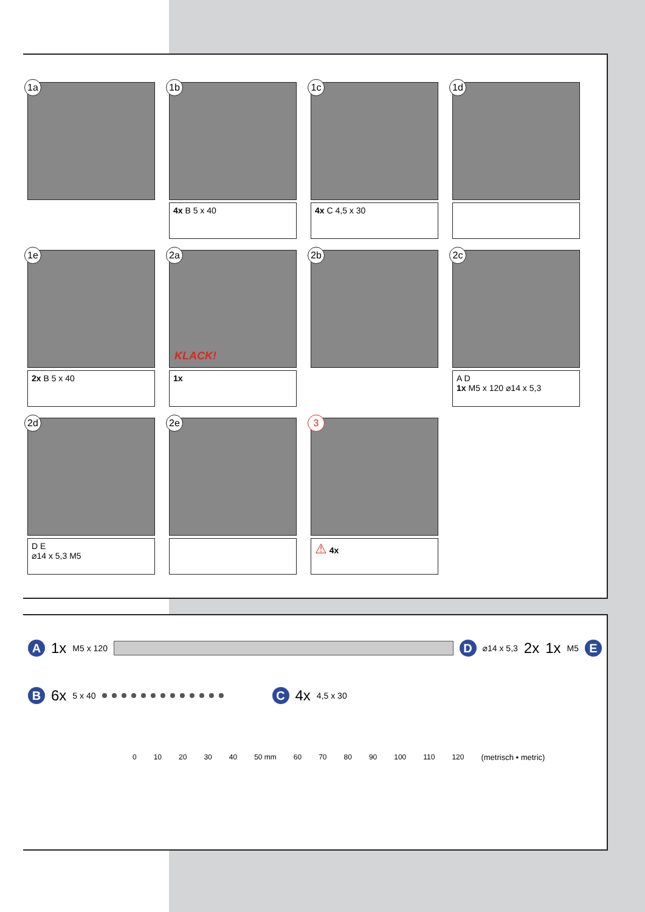1a
1b
4x B 5 x 40
1c
4x C 4,5 x 30
1d
1e
2x B 5 x 40
2a
KLACK!
1x
2b
2c
A D
1x M5 x 120 ⌀14 x 5,3
2d
D E
⌀14 x 5,3 M5
2e
3
⚠ 4x
A 1x M5 x 120
D ⌀14 x 5,3 2x 1x M5 E
B 6x 5 x 40 C 4x 4,5 x 30
0 10 20 30 40 50 mm 60 70 80 90 100 110 120 (metrisch • metric)